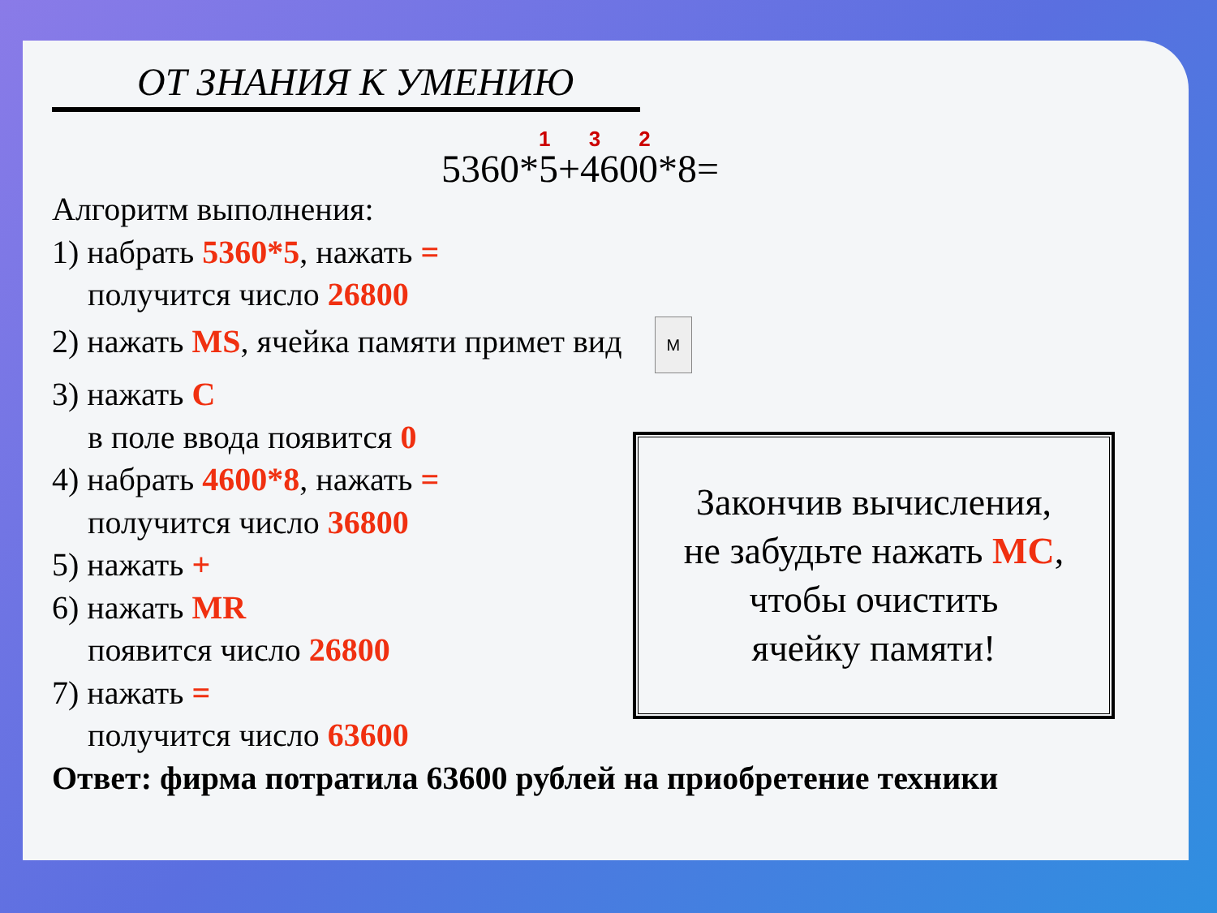ОТ ЗНАНИЯ К УМЕНИЮ
<sup>1 3 2</sup>5360*5+4600*8=
Алгоритм выполнения:
1) набрать 5360*5, нажать =
получится число 26800
2) нажать MS, ячейка памяти примет вид M
3) нажать C
в поле ввода появится 0
4) набрать 4600*8, нажать =
получится число 36800
5) нажать +
6) нажать MR
появится число 26800
7) нажать =
получится число 63600
Ответ: фирма потратила 63600 рублей на приобретение техники
Закончив вычисления,
не забудьте нажать MC,
чтобы очистить
ячейку памяти!